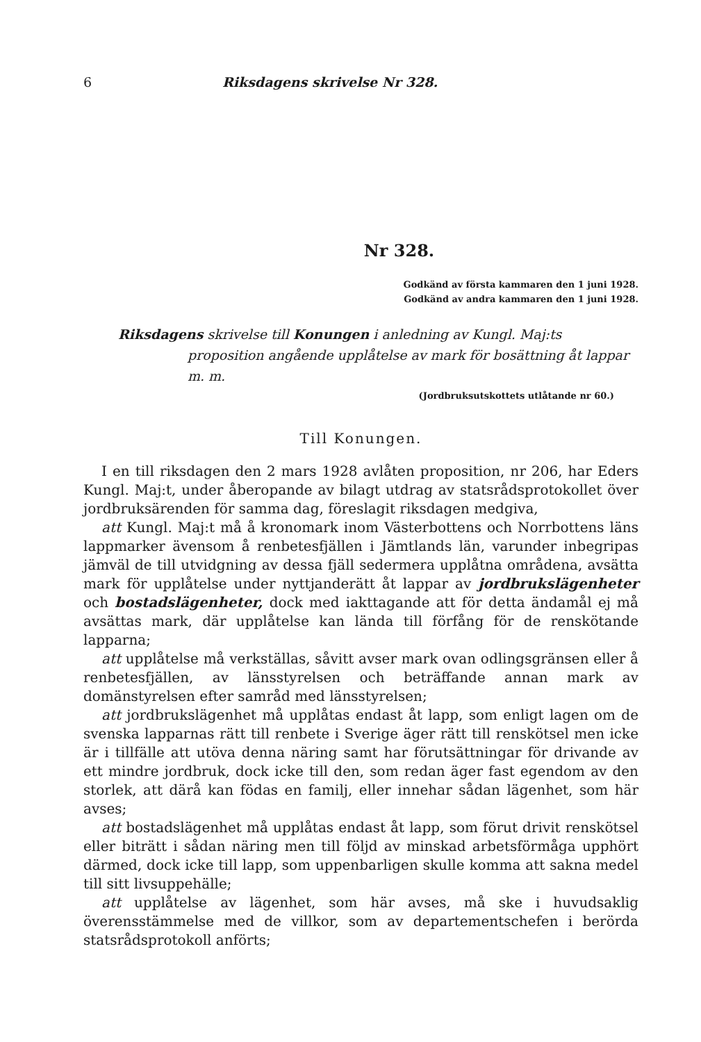6 Riksdagens skrivelse Nr 328.
Nr 328.
Godkänd av första kammaren den 1 juni 1928.
Godkänd av andra kammaren den 1 juni 1928.
Riksdagens skrivelse till Konungen i anledning av Kungl. Maj:ts proposition angående upplåtelse av mark för bosättning åt lappar m. m.
(Jordbruksutskottets utlåtande nr 60.)
Till Konungen.
I en till riksdagen den 2 mars 1928 avlåten proposition, nr 206, har Eders Kungl. Maj:t, under åberopande av bilagt utdrag av statsrådsprotokollet över jordbruksärenden för samma dag, föreslagit riksdagen medgiva,
att Kungl. Maj:t må å kronomark inom Västerbottens och Norrbottens läns lappmarker ävensom å renbetesfjällen i Jämtlands län, varunder inbegripas jämväl de till utvidgning av dessa fjäll sedermera upplåtna områdena, avsätta mark för upplåtelse under nyttjanderätt åt lappar av jordbrukslägenheter och bostadslägenheter, dock med iakttagande att för detta ändamål ej må avsättas mark, där upplåtelse kan lända till förfång för de renskötande lapparna;
att upplåtelse må verkställas, såvitt avser mark ovan odlingsgränsen eller å renbetesfjällen, av länsstyrelsen och beträffande annan mark av domänstyrelsen efter samråd med länsstyrelsen;
att jordbrukslägenhet må upplåtas endast åt lapp, som enligt lagen om de svenska lapparnas rätt till renbete i Sverige äger rätt till renskötsel men icke är i tillfälle att utöva denna näring samt har förutsättningar för drivande av ett mindre jordbruk, dock icke till den, som redan äger fast egendom av den storlek, att därå kan födas en familj, eller innehar sådan lägenhet, som här avses;
att bostadslägenhet må upplåtas endast åt lapp, som förut drivit renskötsel eller biträtt i sådan näring men till följd av minskad arbetsförmåga upphört därmed, dock icke till lapp, som uppenbarligen skulle komma att sakna medel till sitt livsuppehälle;
att upplåtelse av lägenhet, som här avses, må ske i huvudsaklig överensstämmelse med de villkor, som av departementschefen i berörda statsrådsprotokoll anförts;